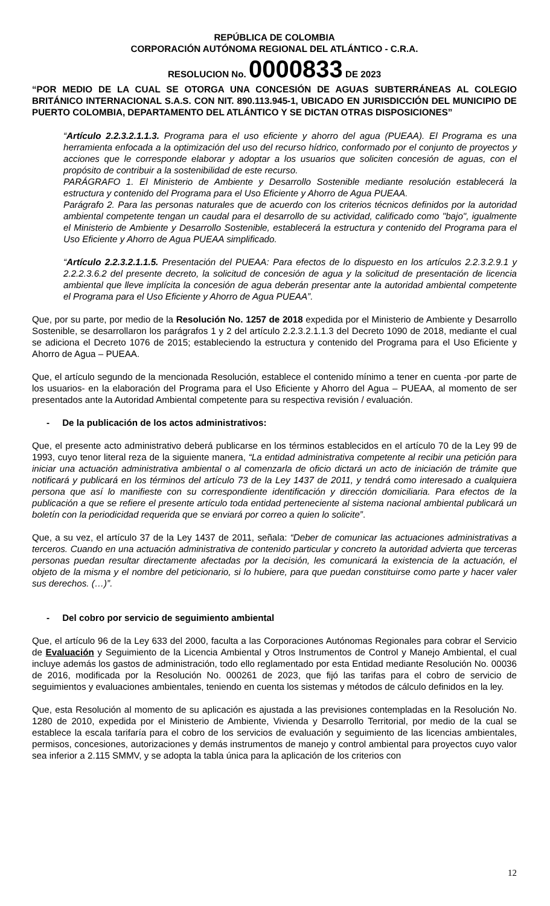REPÚBLICA DE COLOMBIA
CORPORACIÓN AUTÓNOMA REGIONAL DEL ATLÁNTICO - C.R.A.
RESOLUCION No. 0000833 DE 2023
“POR MEDIO DE LA CUAL SE OTORGA UNA CONCESIÓN DE AGUAS SUBTERRÁNEAS AL COLEGIO BRITÁNICO INTERNACIONAL S.A.S. CON NIT. 890.113.945-1, UBICADO EN JURISDICCIÓN DEL MUNICIPIO DE PUERTO COLOMBIA, DEPARTAMENTO DEL ATLÁNTICO Y SE DICTAN OTRAS DISPOSICIONES”
“Artículo 2.2.3.2.1.1.3. Programa para el uso eficiente y ahorro del agua (PUEAA). El Programa es una herramienta enfocada a la optimización del uso del recurso hídrico, conformado por el conjunto de proyectos y acciones que le corresponde elaborar y adoptar a los usuarios que soliciten concesión de aguas, con el propósito de contribuir a la sostenibilidad de este recurso.
PARÁGRAFO 1. El Ministerio de Ambiente y Desarrollo Sostenible mediante resolución establecerá la estructura y contenido del Programa para el Uso Eficiente y Ahorro de Agua PUEAA.
Parágrafo 2. Para las personas naturales que de acuerdo con los criterios técnicos definidos por la autoridad ambiental competente tengan un caudal para el desarrollo de su actividad, calificado como "bajo", igualmente el Ministerio de Ambiente y Desarrollo Sostenible, establecerá la estructura y contenido del Programa para el Uso Eficiente y Ahorro de Agua PUEAA simplificado.
“Artículo 2.2.3.2.1.1.5. Presentación del PUEAA: Para efectos de lo dispuesto en los artículos 2.2.3.2.9.1 y 2.2.2.3.6.2 del presente decreto, la solicitud de concesión de agua y la solicitud de presentación de licencia ambiental que lleve implícita la concesión de agua deberán presentar ante la autoridad ambiental competente el Programa para el Uso Eficiente y Ahorro de Agua PUEAA”.
Que, por su parte, por medio de la Resolución No. 1257 de 2018 expedida por el Ministerio de Ambiente y Desarrollo Sostenible, se desarrollaron los parágrafos 1 y 2 del artículo 2.2.3.2.1.1.3 del Decreto 1090 de 2018, mediante el cual se adiciona el Decreto 1076 de 2015; estableciendo la estructura y contenido del Programa para el Uso Eficiente y Ahorro de Agua – PUEAA.
Que, el artículo segundo de la mencionada Resolución, establece el contenido mínimo a tener en cuenta -por parte de los usuarios- en la elaboración del Programa para el Uso Eficiente y Ahorro del Agua – PUEAA, al momento de ser presentados ante la Autoridad Ambiental competente para su respectiva revisión / evaluación.
- De la publicación de los actos administrativos:
Que, el presente acto administrativo deberá publicarse en los términos establecidos en el artículo 70 de la Ley 99 de 1993, cuyo tenor literal reza de la siguiente manera, “La entidad administrativa competente al recibir una petición para iniciar una actuación administrativa ambiental o al comenzarla de oficio dictará un acto de iniciación de trámite que notificará y publicará en los términos del artículo 73 de la Ley 1437 de 2011, y tendrá como interesado a cualquiera persona que así lo manifieste con su correspondiente identificación y dirección domiciliaria. Para efectos de la publicación a que se refiere el presente artículo toda entidad perteneciente al sistema nacional ambiental publicará un boletín con la periodicidad requerida que se enviará por correo a quien lo solicite”.
Que, a su vez, el artículo 37 de la Ley 1437 de 2011, señala: “Deber de comunicar las actuaciones administrativas a terceros. Cuando en una actuación administrativa de contenido particular y concreto la autoridad advierta que terceras personas puedan resultar directamente afectadas por la decisión, les comunicará la existencia de la actuación, el objeto de la misma y el nombre del peticionario, si lo hubiere, para que puedan constituirse como parte y hacer valer sus derechos. (…)”.
- Del cobro por servicio de seguimiento ambiental
Que, el artículo 96 de la Ley 633 del 2000, faculta a las Corporaciones Autónomas Regionales para cobrar el Servicio de Evaluación y Seguimiento de la Licencia Ambiental y Otros Instrumentos de Control y Manejo Ambiental, el cual incluye además los gastos de administración, todo ello reglamentado por esta Entidad mediante Resolución No. 00036 de 2016, modificada por la Resolución No. 000261 de 2023, que fijó las tarifas para el cobro de servicio de seguimientos y evaluaciones ambientales, teniendo en cuenta los sistemas y métodos de cálculo definidos en la ley.
Que, esta Resolución al momento de su aplicación es ajustada a las previsiones contempladas en la Resolución No. 1280 de 2010, expedida por el Ministerio de Ambiente, Vivienda y Desarrollo Territorial, por medio de la cual se establece la escala tarifaría para el cobro de los servicios de evaluación y seguimiento de las licencias ambientales, permisos, concesiones, autorizaciones y demás instrumentos de manejo y control ambiental para proyectos cuyo valor sea inferior a 2.115 SMMV, y se adopta la tabla única para la aplicación de los criterios con
12